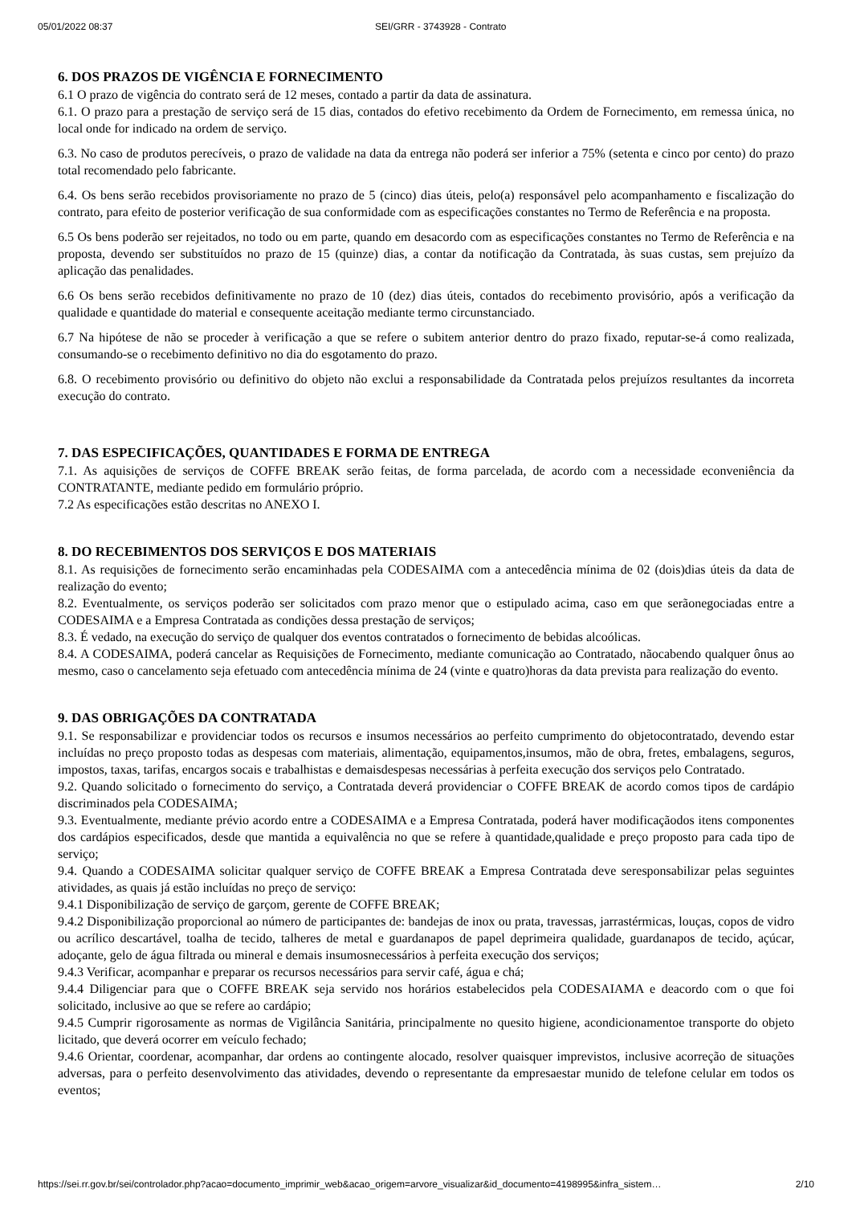05/01/2022 08:37 SEI/GRR - 3743928 - Contrato
6. DOS PRAZOS DE VIGÊNCIA E FORNECIMENTO
6.1 O prazo de vigência do contrato será de 12 meses, contado a partir da data de assinatura.
6.1. O prazo para a prestação de serviço será de 15 dias, contados do efetivo recebimento da Ordem de Fornecimento, em remessa única, no local onde for indicado na ordem de serviço.
6.3. No caso de produtos perecíveis, o prazo de validade na data da entrega não poderá ser inferior a 75% (setenta e cinco por cento) do prazo total recomendado pelo fabricante.
6.4. Os bens serão recebidos provisoriamente no prazo de 5 (cinco) dias úteis, pelo(a) responsável pelo acompanhamento e fiscalização do contrato, para efeito de posterior verificação de sua conformidade com as especificações constantes no Termo de Referência e na proposta.
6.5 Os bens poderão ser rejeitados, no todo ou em parte, quando em desacordo com as especificações constantes no Termo de Referência e na proposta, devendo ser substituídos no prazo de 15 (quinze) dias, a contar da notificação da Contratada, às suas custas, sem prejuízo da aplicação das penalidades.
6.6 Os bens serão recebidos definitivamente no prazo de 10 (dez) dias úteis, contados do recebimento provisório, após a verificação da qualidade e quantidade do material e consequente aceitação mediante termo circunstanciado.
6.7 Na hipótese de não se proceder à verificação a que se refere o subitem anterior dentro do prazo fixado, reputar-se-á como realizada, consumando-se o recebimento definitivo no dia do esgotamento do prazo.
6.8. O recebimento provisório ou definitivo do objeto não exclui a responsabilidade da Contratada pelos prejuízos resultantes da incorreta execução do contrato.
7. DAS ESPECIFICAÇÕES, QUANTIDADES E FORMA DE ENTREGA
7.1. As aquisições de serviços de COFFE BREAK serão feitas, de forma parcelada, de acordo com a necessidade econveniência da CONTRATANTE, mediante pedido em formulário próprio.
7.2 As especificações estão descritas no ANEXO I.
8. DO RECEBIMENTOS DOS SERVIÇOS E DOS MATERIAIS
8.1. As requisições de fornecimento serão encaminhadas pela CODESAIMA com a antecedência mínima de 02 (dois)dias úteis da data de realização do evento;
8.2. Eventualmente, os serviços poderão ser solicitados com prazo menor que o estipulado acima, caso em que serãonegociadas entre a CODESAIMA e a Empresa Contratada as condições dessa prestação de serviços;
8.3. É vedado, na execução do serviço de qualquer dos eventos contratados o fornecimento de bebidas alcoólicas.
8.4. A CODESAIMA, poderá cancelar as Requisições de Fornecimento, mediante comunicação ao Contratado, nãocabendo qualquer ônus ao mesmo, caso o cancelamento seja efetuado com antecedência mínima de 24 (vinte e quatro)horas da data prevista para realização do evento.
9. DAS OBRIGAÇÕES DA CONTRATADA
9.1. Se responsabilizar e providenciar todos os recursos e insumos necessários ao perfeito cumprimento do objetocontratado, devendo estar incluídas no preço proposto todas as despesas com materiais, alimentação, equipamentos,insumos, mão de obra, fretes, embalagens, seguros, impostos, taxas, tarifas, encargos socais e trabalhistas e demaisdespesas necessárias à perfeita execução dos serviços pelo Contratado.
9.2. Quando solicitado o fornecimento do serviço, a Contratada deverá providenciar o COFFE BREAK de acordo comos tipos de cardápio discriminados pela CODESAIMA;
9.3. Eventualmente, mediante prévio acordo entre a CODESAIMA e a Empresa Contratada, poderá haver modificaçãodos itens componentes dos cardápios especificados, desde que mantida a equivalência no que se refere à quantidade,qualidade e preço proposto para cada tipo de serviço;
9.4. Quando a CODESAIMA solicitar qualquer serviço de COFFE BREAK a Empresa Contratada deve seresponsabilizar pelas seguintes atividades, as quais já estão incluídas no preço de serviço:
9.4.1 Disponibilização de serviço de garçom, gerente de COFFE BREAK;
9.4.2 Disponibilização proporcional ao número de participantes de: bandejas de inox ou prata, travessas, jarrastérmicas, louças, copos de vidro ou acrílico descartável, toalha de tecido, talheres de metal e guardanapos de papel deprimeira qualidade, guardanapos de tecido, açúcar, adoçante, gelo de água filtrada ou mineral e demais insumosnecessários à perfeita execução dos serviços;
9.4.3 Verificar, acompanhar e preparar os recursos necessários para servir café, água e chá;
9.4.4 Diligenciar para que o COFFE BREAK seja servido nos horários estabelecidos pela CODESAIAMA e deacordo com o que foi solicitado, inclusive ao que se refere ao cardápio;
9.4.5 Cumprir rigorosamente as normas de Vigilância Sanitária, principalmente no quesito higiene, acondicionamentoe transporte do objeto licitado, que deverá ocorrer em veículo fechado;
9.4.6 Orientar, coordenar, acompanhar, dar ordens ao contingente alocado, resolver quaisquer imprevistos, inclusive acorreção de situações adversas, para o perfeito desenvolvimento das atividades, devendo o representante da empresaestar munido de telefone celular em todos os eventos;
https://sei.rr.gov.br/sei/controlador.php?acao=documento_imprimir_web&acao_origem=arvore_visualizar&id_documento=4198995&infra_sistem… 2/10